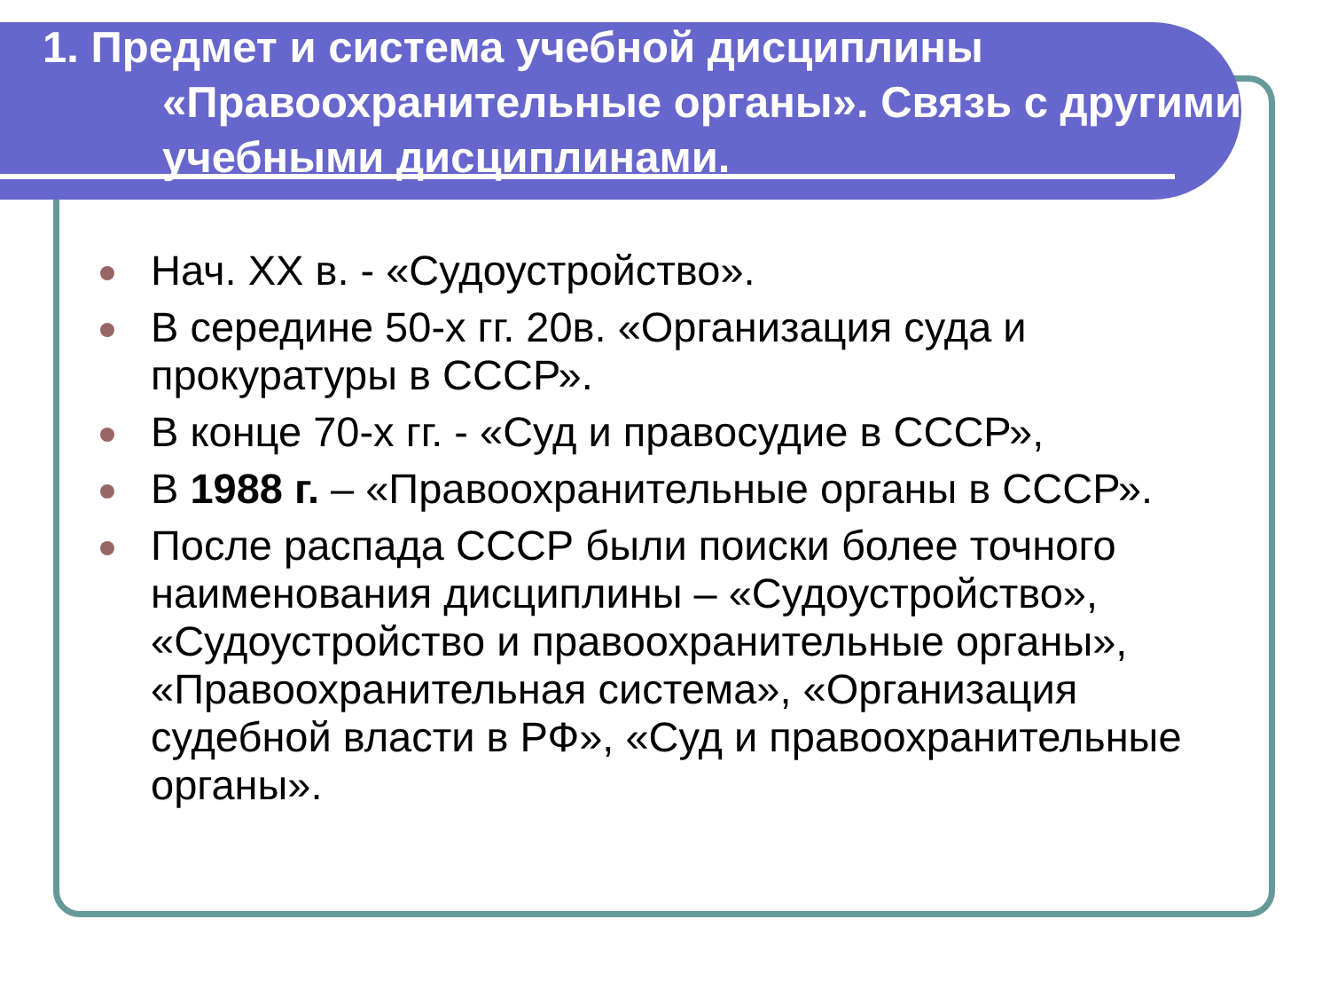1. Предмет и система учебной дисциплины
«Правоохранительные органы». Связь с другими учебными дисциплинами.
Нач. XX в. - «Судоустройство».
В середине 50-х гг. 20в. «Организация суда и прокуратуры в СССР».
В конце 70-х гг. - «Суд и правосудие в СССР»,
В 1988 г. – «Правоохранительные органы в СССР».
После распада СССР были поиски более точного наименования дисциплины – «Судоустройство», «Судоустройство и правоохранительные органы», «Правоохранительная система», «Организация судебной власти в РФ», «Суд и правоохранительные органы».